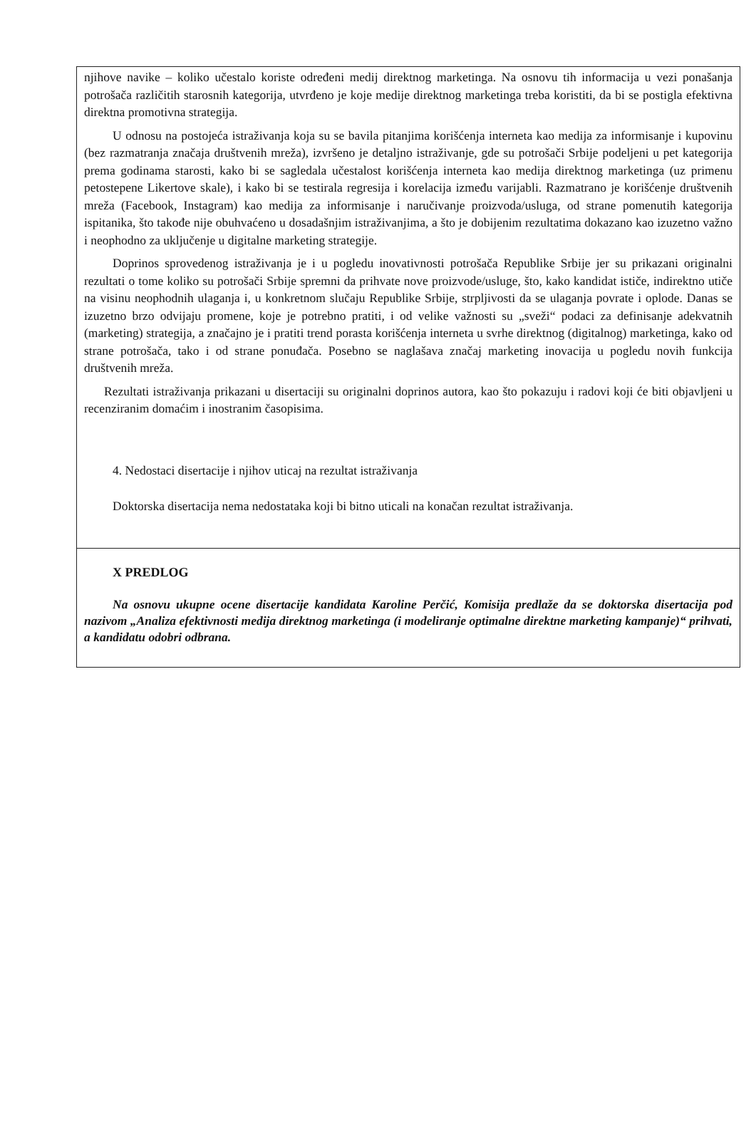njihove navike – koliko učestalo koriste određeni medij direktnog marketinga. Na osnovu tih informacija u vezi ponašanja potrošača različitih starosnih kategorija, utvrđeno je koje medije direktnog marketinga treba koristiti, da bi se postigla efektivna direktna promotivna strategija.
U odnosu na postojeća istraživanja koja su se bavila pitanjima korišćenja interneta kao medija za informisanje i kupovinu (bez razmatranja značaja društvenih mreža), izvršeno je detaljno istraživanje, gde su potrošači Srbije podeljeni u pet kategorija prema godinama starosti, kako bi se sagledala učestalost korišćenja interneta kao medija direktnog marketinga (uz primenu petostepene Likertove skale), i kako bi se testirala regresija i korelacija između varijabli. Razmatrano je korišćenje društvenih mreža (Facebook, Instagram) kao medija za informisanje i naručivanje proizvoda/usluga, od strane pomenutih kategorija ispitanika, što takođe nije obuhvaćeno u dosadašnjim istraživanjima, a što je dobijenim rezultatima dokazano kao izuzetno važno i neophodno za uključenje u digitalne marketing strategije.
Doprinos sprovedenog istraživanja je i u pogledu inovativnosti potrošača Republike Srbije jer su prikazani originalni rezultati o tome koliko su potrošači Srbije spremni da prihvate nove proizvode/usluge, što, kako kandidat ističe, indirektno utiče na visinu neophodnih ulaganja i, u konkretnom slučaju Republike Srbije, strpljivosti da se ulaganja povrate i oplode. Danas se izuzetno brzo odvijaju promene, koje je potrebno pratiti, i od velike važnosti su „sveži“ podaci za definisanje adekvatnih (marketing) strategija, a značajno je i pratiti trend porasta korišćenja interneta u svrhe direktnog (digitalnog) marketinga, kako od strane potrošača, tako i od strane ponuđača. Posebno se naglašava značaj marketing inovacija u pogledu novih funkcija društvenih mreža.
Rezultati istraživanja prikazani u disertaciji su originalni doprinos autora, kao što pokazuju i radovi koji će biti objavljeni u recenziranim domaćim i inostranim časopisima.
4. Nedostaci disertacije i njihov uticaj na rezultat istraživanja
Doktorska disertacija nema nedostataka koji bi bitno uticali na konačan rezultat istraživanja.
X PREDLOG
Na osnovu ukupne ocene disertacije kandidata Karoline Perčić, Komisija predlaže da se doktorska disertacija pod nazivom „Analiza efektivnosti medija direktnog marketinga (i modeliranje optimalne direktne marketing kampanje)“ prihvati, a kandidatu odobri odbrana.